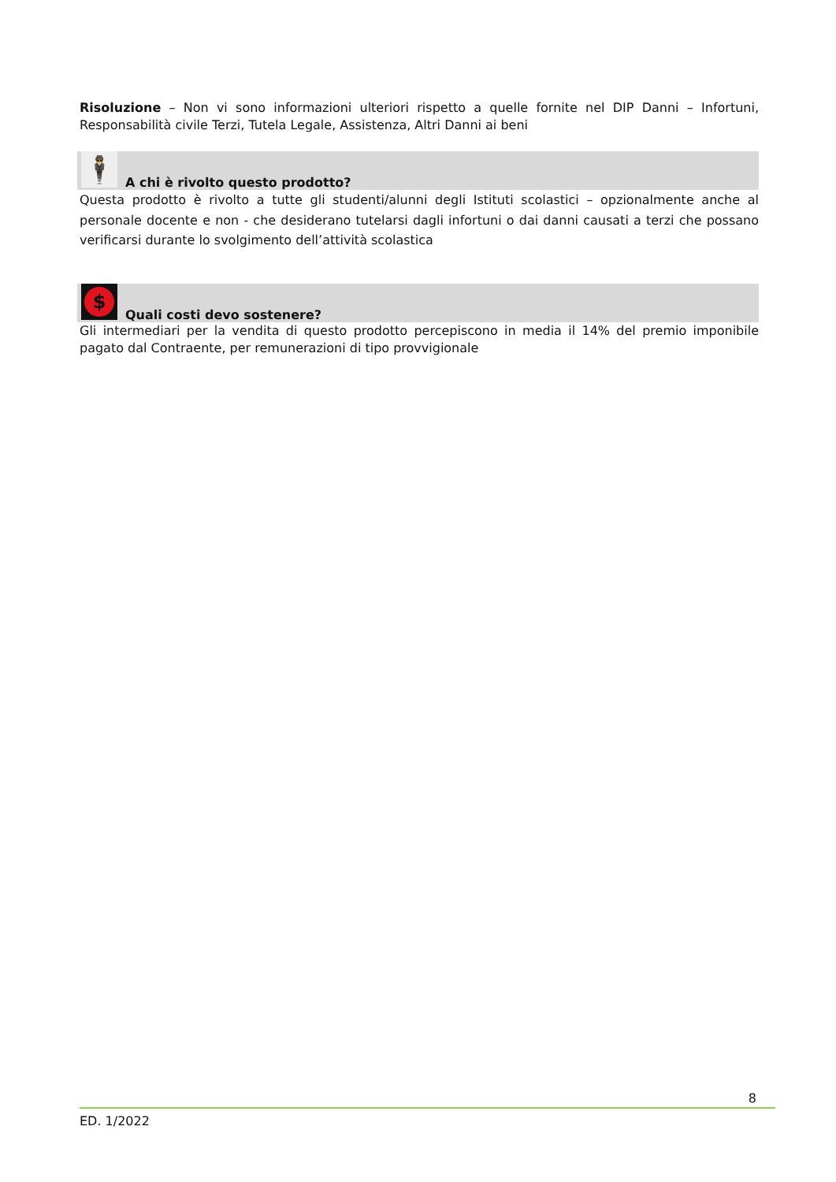Risoluzione – Non vi sono informazioni ulteriori rispetto a quelle fornite nel DIP Danni – Infortuni, Responsabilità civile Terzi, Tutela Legale, Assistenza, Altri Danni ai beni
🕴
A chi è rivolto questo prodotto?
Questa prodotto è rivolto a tutte gli studenti/alunni degli Istituti scolastici – opzionalmente anche al personale docente e non - che desiderano tutelarsi dagli infortuni o dai danni causati a terzi che possano verificarsi durante lo svolgimento dell’attività scolastica
$
Quali costi devo sostenere?
Gli intermediari per la vendita di questo prodotto percepiscono in media il 14% del premio imponibile pagato dal Contraente, per remunerazioni di tipo provvigionale
8
ED. 1/2022